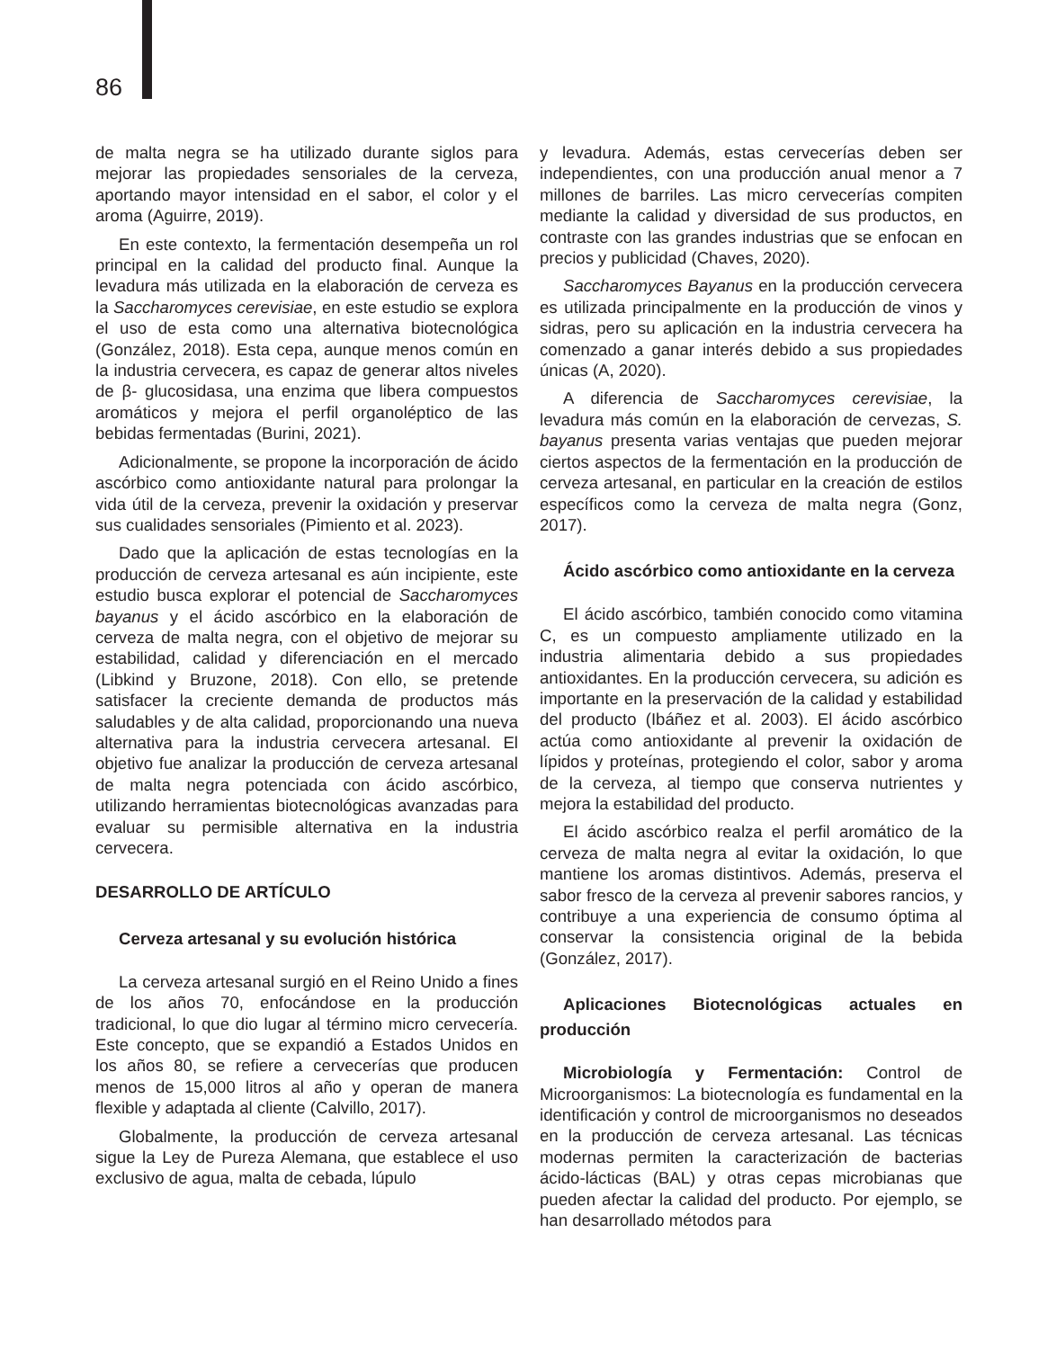86
de malta negra se ha utilizado durante siglos para mejorar las propiedades sensoriales de la cerveza, aportando mayor intensidad en el sabor, el color y el aroma (Aguirre, 2019).
En este contexto, la fermentación desempeña un rol principal en la calidad del producto final. Aunque la levadura más utilizada en la elaboración de cerveza es la Saccharomyces cerevisiae, en este estudio se explora el uso de esta como una alternativa biotecnológica (González, 2018). Esta cepa, aunque menos común en la industria cervecera, es capaz de generar altos niveles de β- glucosidasa, una enzima que libera compuestos aromáticos y mejora el perfil organoléptico de las bebidas fermentadas (Burini, 2021).
Adicionalmente, se propone la incorporación de ácido ascórbico como antioxidante natural para prolongar la vida útil de la cerveza, prevenir la oxidación y preservar sus cualidades sensoriales (Pimiento et al. 2023).
Dado que la aplicación de estas tecnologías en la producción de cerveza artesanal es aún incipiente, este estudio busca explorar el potencial de Saccharomyces bayanus y el ácido ascórbico en la elaboración de cerveza de malta negra, con el objetivo de mejorar su estabilidad, calidad y diferenciación en el mercado (Libkind y Bruzone, 2018). Con ello, se pretende satisfacer la creciente demanda de productos más saludables y de alta calidad, proporcionando una nueva alternativa para la industria cervecera artesanal. El objetivo fue analizar la producción de cerveza artesanal de malta negra potenciada con ácido ascórbico, utilizando herramientas biotecnológicas avanzadas para evaluar su permisible alternativa en la industria cervecera.
DESARROLLO DE ARTÍCULO
Cerveza artesanal y su evolución histórica
La cerveza artesanal surgió en el Reino Unido a fines de los años 70, enfocándose en la producción tradicional, lo que dio lugar al término micro cervecería. Este concepto, que se expandió a Estados Unidos en los años 80, se refiere a cervecerías que producen menos de 15,000 litros al año y operan de manera flexible y adaptada al cliente (Calvillo, 2017).
Globalmente, la producción de cerveza artesanal sigue la Ley de Pureza Alemana, que establece el uso exclusivo de agua, malta de cebada, lúpulo
y levadura. Además, estas cervecerías deben ser independientes, con una producción anual menor a 7 millones de barriles. Las micro cervecerías compiten mediante la calidad y diversidad de sus productos, en contraste con las grandes industrias que se enfocan en precios y publicidad (Chaves, 2020).
Saccharomyces Bayanus en la producción cervecera es utilizada principalmente en la producción de vinos y sidras, pero su aplicación en la industria cervecera ha comenzado a ganar interés debido a sus propiedades únicas (A, 2020).
A diferencia de Saccharomyces cerevisiae, la levadura más común en la elaboración de cervezas, S. bayanus presenta varias ventajas que pueden mejorar ciertos aspectos de la fermentación en la producción de cerveza artesanal, en particular en la creación de estilos específicos como la cerveza de malta negra (Gonz, 2017).
Ácido ascórbico como antioxidante en la cerveza
El ácido ascórbico, también conocido como vitamina C, es un compuesto ampliamente utilizado en la industria alimentaria debido a sus propiedades antioxidantes. En la producción cervecera, su adición es importante en la preservación de la calidad y estabilidad del producto (Ibáñez et al. 2003). El ácido ascórbico actúa como antioxidante al prevenir la oxidación de lípidos y proteínas, protegiendo el color, sabor y aroma de la cerveza, al tiempo que conserva nutrientes y mejora la estabilidad del producto.
El ácido ascórbico realza el perfil aromático de la cerveza de malta negra al evitar la oxidación, lo que mantiene los aromas distintivos. Además, preserva el sabor fresco de la cerveza al prevenir sabores rancios, y contribuye a una experiencia de consumo óptima al conservar la consistencia original de la bebida (González, 2017).
Aplicaciones Biotecnológicas actuales en producción
Microbiología y Fermentación: Control de Microorganismos: La biotecnología es fundamental en la identificación y control de microorganismos no deseados en la producción de cerveza artesanal. Las técnicas modernas permiten la caracterización de bacterias ácido-lácticas (BAL) y otras cepas microbianas que pueden afectar la calidad del producto. Por ejemplo, se han desarrollado métodos para